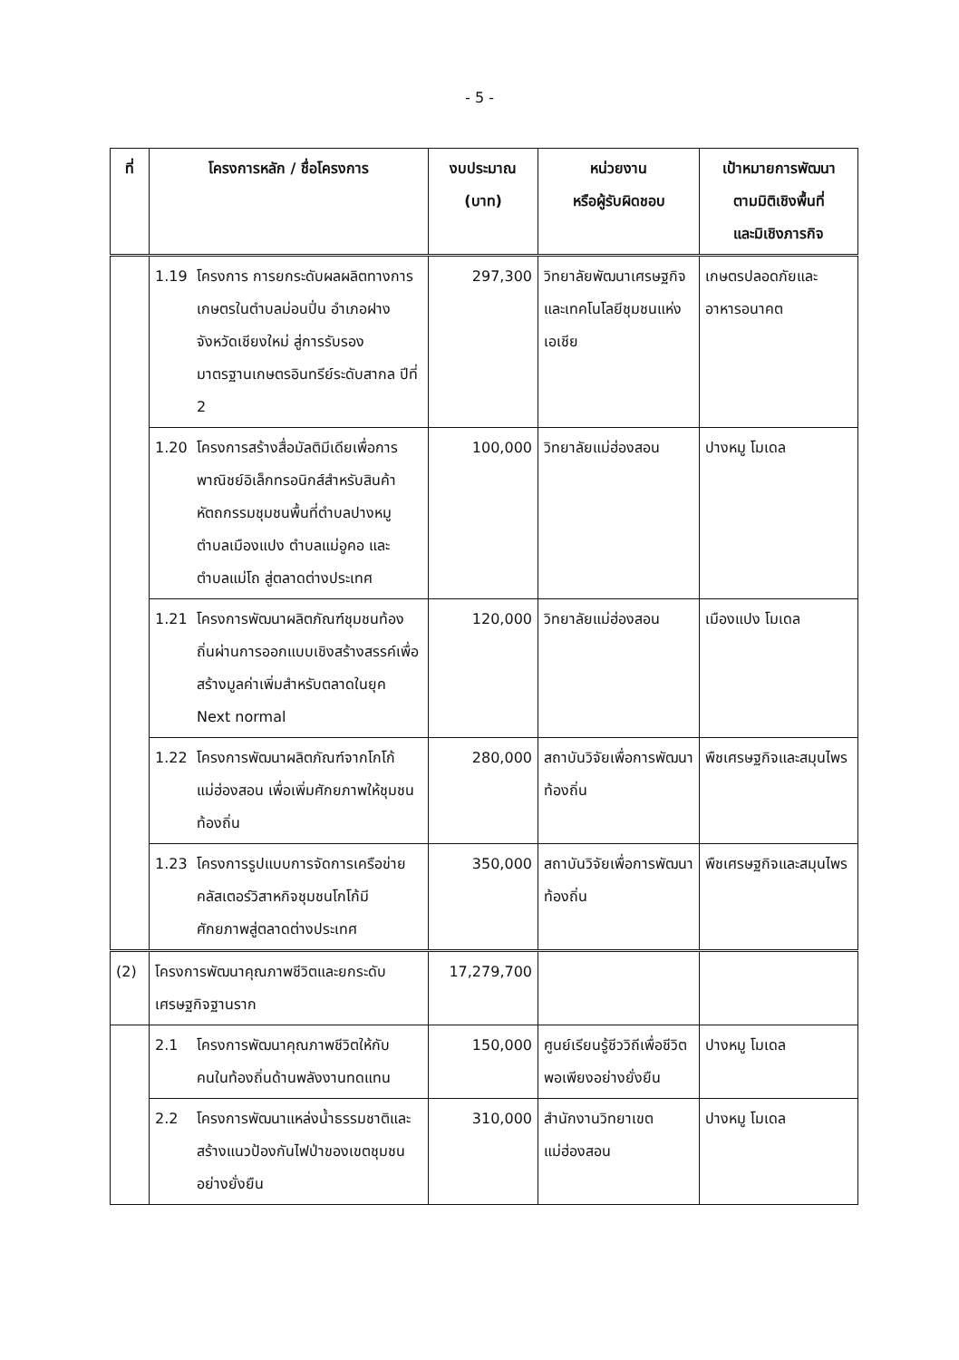- 5 -
| ที่ | โครงการหลัก / ชื่อโครงการ | งบประมาณ (บาท) | หน่วยงาน หรือผู้รับผิดชอบ | เป้าหมายการพัฒนา ตามมิติเชิงพื้นที่ และมิเชิงภารกิจ |
| --- | --- | --- | --- | --- |
| | 1.19 โครงการ การยกระดับผลผลิตทางการเกษตรในตำบลม่อนปิ่น อำเภอฝาง จังหวัดเชียงใหม่ สู่การรับรองมาตรฐานเกษตรอินทรีย์ระดับสากล ปีที่ 2 | 297,300 | วิทยาลัยพัฒนาเศรษฐกิจและเทคโนโลยีชุมชนแห่งเอเชีย | เกษตรปลอดภัยและอาหารอนาคต |
| | 1.20 โครงการสร้างสื่อมัลติมีเดียเพื่อการพาณิชย์อิเล็กทรอนิกส์สำหรับสินค้าหัตถกรรมชุมชนพื้นที่ตำบลปางหมู ตำบลเมืองแปง ตำบลแม่อูคอ และตำบลแม่โถ สู่ตลาดต่างประเทศ | 100,000 | วิทยาลัยแม่ฮ่องสอน | ปางหมู โมเดล |
| | 1.21 โครงการพัฒนาผลิตภัณฑ์ชุมชนท้องถิ่นผ่านการออกแบบเชิงสร้างสรรค์เพื่อสร้างมูลค่าเพิ่มสำหรับตลาดในยุค Next normal | 120,000 | วิทยาลัยแม่ฮ่องสอน | เมืองแปง โมเดล |
| | 1.22 โครงการพัฒนาผลิตภัณฑ์จากโกโก้แม่ฮ่องสอน เพื่อเพิ่มศักยภาพให้ชุมชนท้องถิ่น | 280,000 | สถาบันวิจัยเพื่อการพัฒนาท้องถิ่น | พืชเศรษฐกิจและสมุนไพร |
| | 1.23 โครงการรูปแบบการจัดการเครือข่ายคลัสเตอร์วิสาหกิจชุมชนโกโก้มีศักยภาพสู่ตลาดต่างประเทศ | 350,000 | สถาบันวิจัยเพื่อการพัฒนาท้องถิ่น | พืชเศรษฐกิจและสมุนไพร |
| (2) | โครงการพัฒนาคุณภาพชีวิตและยกระดับเศรษฐกิจฐานราก | 17,279,700 | | |
| | 2.1 โครงการพัฒนาคุณภาพชีวิตให้กับคนในท้องถิ่นด้านพลังงานทดแทน | 150,000 | ศูนย์เรียนรู้ชีววิถีเพื่อชีวิตพอเพียงอย่างยั่งยืน | ปางหมู โมเดล |
| | 2.2 โครงการพัฒนาแหล่งน้ำธรรมชาติและสร้างแนวป้องกันไฟป่าของเขตชุมชนอย่างยั่งยืน | 310,000 | สำนักงานวิทยาเขตแม่ฮ่องสอน | ปางหมู โมเดล |